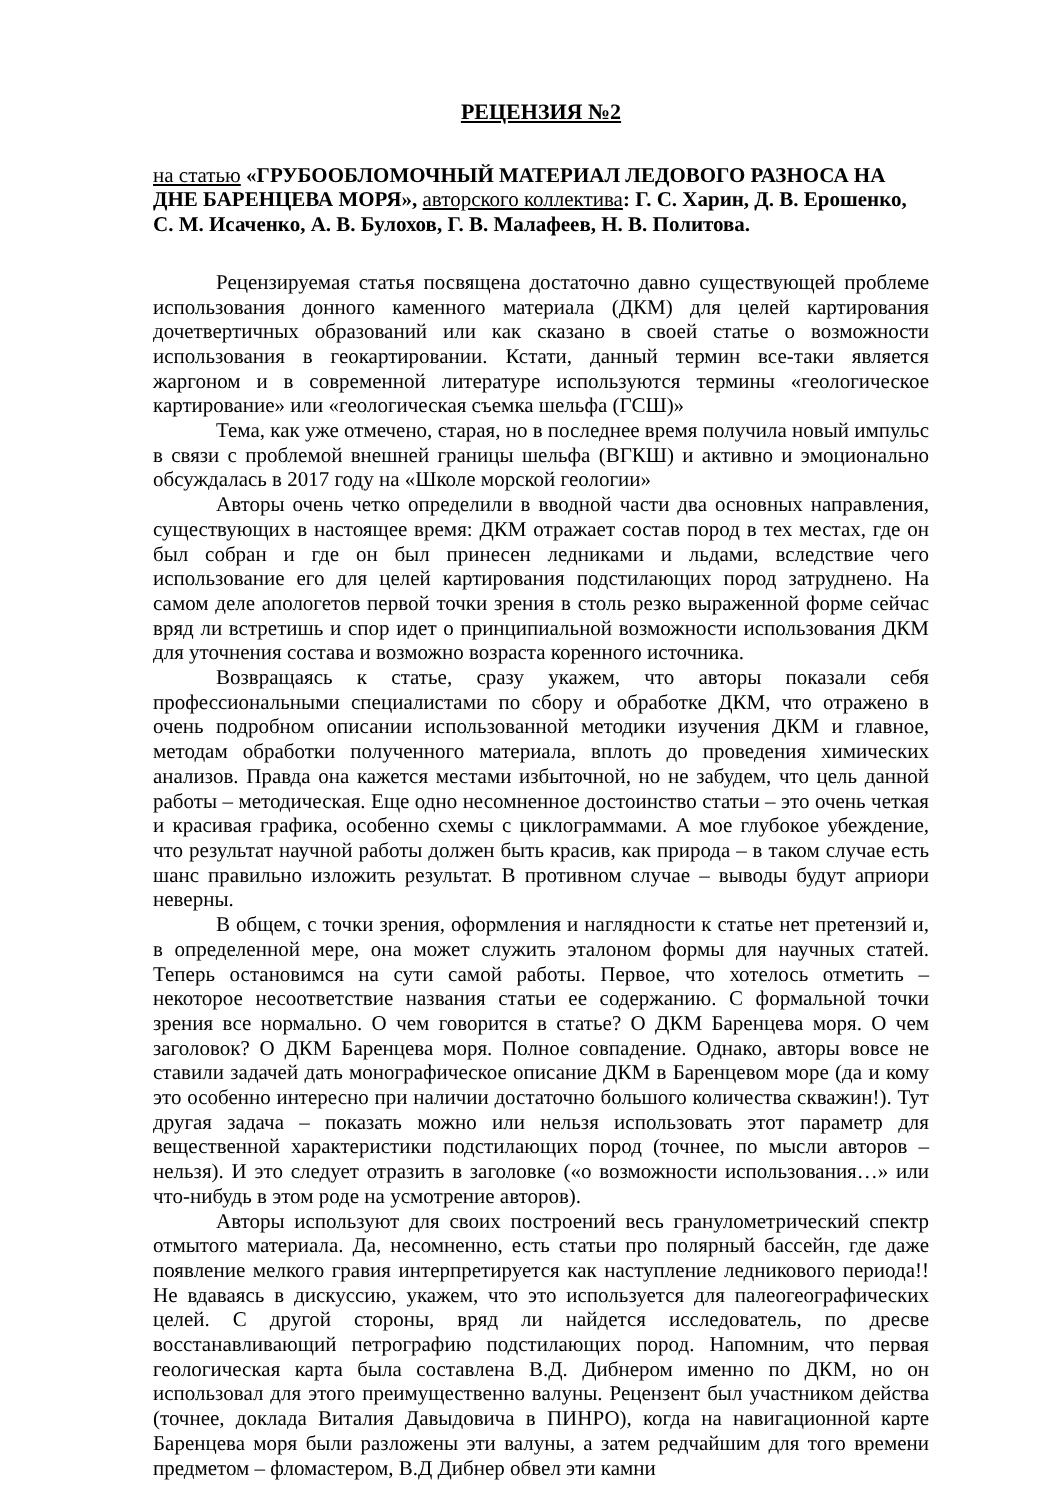РЕЦЕНЗИЯ №2
на статью «ГРУБООБЛОМОЧНЫЙ МАТЕРИАЛ ЛЕДОВОГО РАЗНОСА НА ДНЕ БАРЕНЦЕВА МОРЯ», авторского коллектива: Г. С. Харин, Д. В. Ерошенко, С. М. Исаченко, А. В. Булохов, Г. В. Малафеев, Н. В. Политова.
Рецензируемая статья посвящена достаточно давно существующей проблеме использования донного каменного материала (ДКМ) для целей картирования дочетвертичных образований или как сказано в своей статье о возможности использования в геокартировании. Кстати, данный термин все-таки является жаргоном и в современной литературе используются термины «геологическое картирование» или «геологическая съемка шельфа (ГСШ)»
Тема, как уже отмечено, старая, но в последнее время получила новый импульс в связи с проблемой внешней границы шельфа (ВГКШ) и активно и эмоционально обсуждалась в 2017 году на «Школе морской геологии»
Авторы очень четко определили в вводной части два основных направления, существующих в настоящее время: ДКМ отражает состав пород в тех местах, где он был собран и где он был принесен ледниками и льдами, вследствие чего использование его для целей картирования подстилающих пород затруднено. На самом деле апологетов первой точки зрения в столь резко выраженной форме сейчас вряд ли встретишь и спор идет о принципиальной возможности использования ДКМ для уточнения состава и возможно возраста коренного источника.
Возвращаясь к статье, сразу укажем, что авторы показали себя профессиональными специалистами по сбору и обработке ДКМ, что отражено в очень подробном описании использованной методики изучения ДКМ и главное, методам обработки полученного материала, вплоть до проведения химических анализов. Правда она кажется местами избыточной, но не забудем, что цель данной работы – методическая. Еще одно несомненное достоинство статьи – это очень четкая и красивая графика, особенно схемы с циклограммами. А мое глубокое убеждение, что результат научной работы должен быть красив, как природа – в таком случае есть шанс правильно изложить результат. В противном случае – выводы будут априори неверны.
В общем, с точки зрения, оформления и наглядности к статье нет претензий и, в определенной мере, она может служить эталоном формы для научных статей. Теперь остановимся на сути самой работы. Первое, что хотелось отметить – некоторое несоответствие названия статьи ее содержанию. С формальной точки зрения все нормально. О чем говорится в статье? О ДКМ Баренцева моря. О чем заголовок? О ДКМ Баренцева моря. Полное совпадение. Однако, авторы вовсе не ставили задачей дать монографическое описание ДКМ в Баренцевом море (да и кому это особенно интересно при наличии достаточно большого количества скважин!). Тут другая задача – показать можно или нельзя использовать этот параметр для вещественной характеристики подстилающих пород (точнее, по мысли авторов – нельзя). И это следует отразить в заголовке («о возможности использования…» или что-нибудь в этом роде на усмотрение авторов).
Авторы используют для своих построений весь гранулометрический спектр отмытого материала. Да, несомненно, есть статьи про полярный бассейн, где даже появление мелкого гравия интерпретируется как наступление ледникового периода!! Не вдаваясь в дискуссию, укажем, что это используется для палеогеографических целей. С другой стороны, вряд ли найдется исследователь, по дресве восстанавливающий петрографию подстилающих пород. Напомним, что первая геологическая карта была составлена В.Д. Дибнером именно по ДКМ, но он использовал для этого преимущественно валуны. Рецензент был участником действа (точнее, доклада Виталия Давыдовича в ПИНРО), когда на навигационной карте Баренцева моря были разложены эти валуны, а затем редчайшим для того времени предметом – фломастером, В.Д Дибнер обвел эти камни